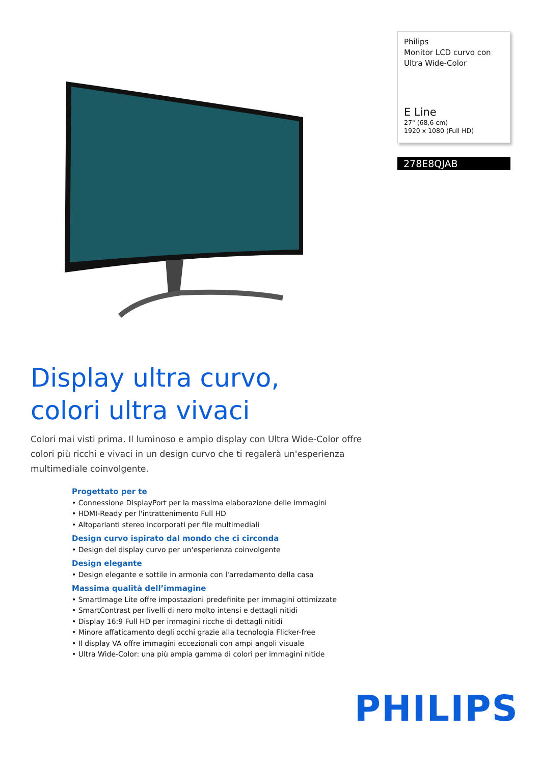Philips
Monitor LCD curvo con Ultra Wide-Color
E Line
27" (68,6 cm)
1920 x 1080 (Full HD)
278E8QJAB
Display ultra curvo,
colori ultra vivaci
Colori mai visti prima. Il luminoso e ampio display con Ultra Wide-Color offre colori più ricchi e vivaci in un design curvo che ti regalerà un'esperienza multimediale coinvolgente.
Progettato per te
• Connessione DisplayPort per la massima elaborazione delle immagini
• HDMI-Ready per l'intrattenimento Full HD
• Altoparlanti stereo incorporati per file multimediali
Design curvo ispirato dal mondo che ci circonda
• Design del display curvo per un'esperienza coinvolgente
Design elegante
• Design elegante e sottile in armonia con l'arredamento della casa
Massima qualità dell’immagine
• SmartImage Lite offre impostazioni predefinite per immagini ottimizzate
• SmartContrast per livelli di nero molto intensi e dettagli nitidi
• Display 16:9 Full HD per immagini ricche di dettagli nitidi
• Minore affaticamento degli occhi grazie alla tecnologia Flicker-free
• Il display VA offre immagini eccezionali con ampi angoli visuale
• Ultra Wide-Color: una più ampia gamma di colori per immagini nitide
PHILIPS